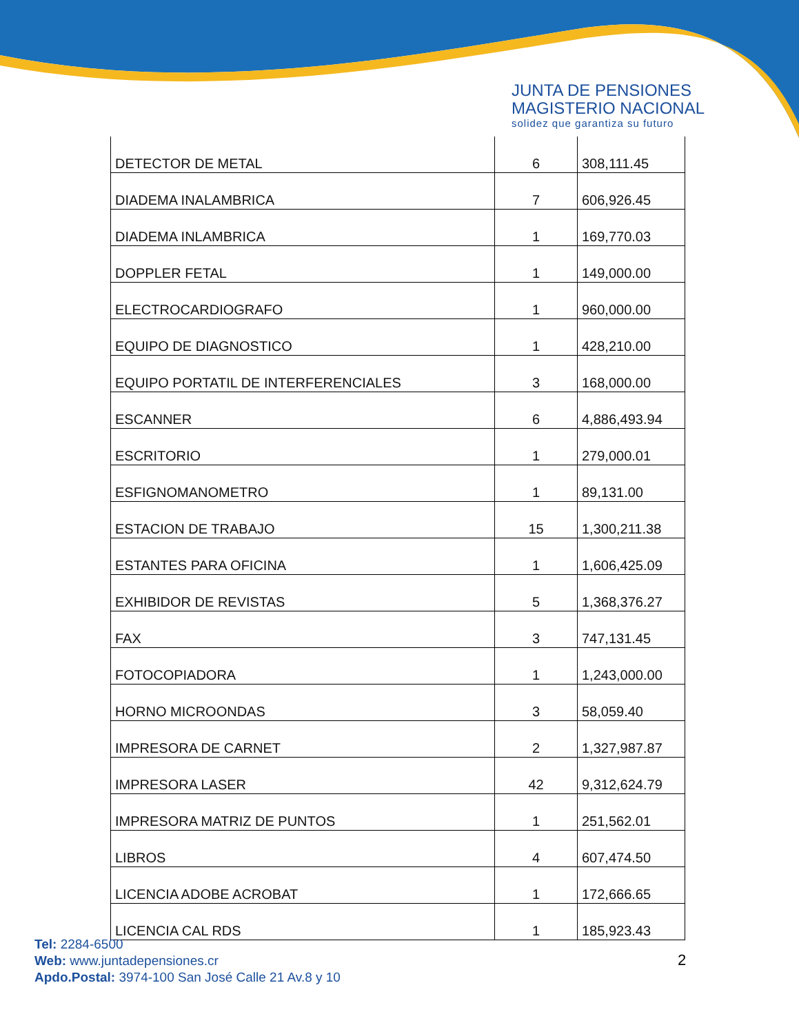JUNTA DE PENSIONES
MAGISTERIO NACIONAL
solidez que garantiza su futuro
| DETECTOR DE METAL | 6 | 308,111.45 |
| DIADEMA INALAMBRICA | 7 | 606,926.45 |
| DIADEMA INLAMBRICA | 1 | 169,770.03 |
| DOPPLER FETAL | 1 | 149,000.00 |
| ELECTROCARDIOGRAFO | 1 | 960,000.00 |
| EQUIPO DE DIAGNOSTICO | 1 | 428,210.00 |
| EQUIPO PORTATIL DE INTERFERENCIALES | 3 | 168,000.00 |
| ESCANNER | 6 | 4,886,493.94 |
| ESCRITORIO | 1 | 279,000.01 |
| ESFIGNOMANOMETRO | 1 | 89,131.00 |
| ESTACION DE TRABAJO | 15 | 1,300,211.38 |
| ESTANTES PARA OFICINA | 1 | 1,606,425.09 |
| EXHIBIDOR DE REVISTAS | 5 | 1,368,376.27 |
| FAX | 3 | 747,131.45 |
| FOTOCOPIADORA | 1 | 1,243,000.00 |
| HORNO MICROONDAS | 3 | 58,059.40 |
| IMPRESORA DE CARNET | 2 | 1,327,987.87 |
| IMPRESORA LASER | 42 | 9,312,624.79 |
| IMPRESORA MATRIZ DE PUNTOS | 1 | 251,562.01 |
| LIBROS | 4 | 607,474.50 |
| LICENCIA ADOBE ACROBAT | 1 | 172,666.65 |
| LICENCIA CAL RDS | 1 | 185,923.43 |
Tel: 2284-6500
Web: www.juntadepensiones.cr
Apdo.Postal: 3974-100 San José Calle 21 Av.8 y 10
2